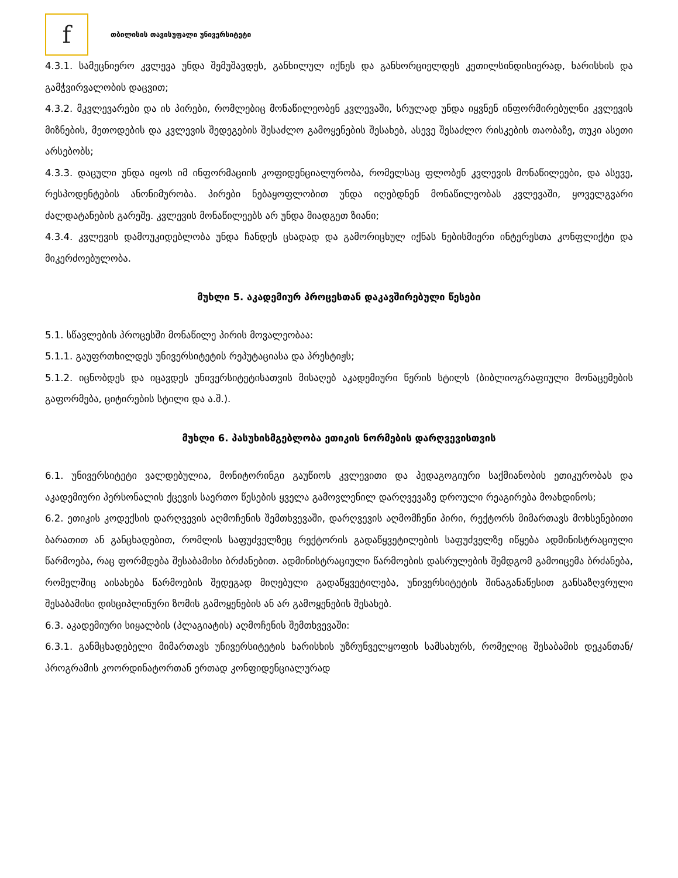f
თბილისის თავისუფალი უნივერსიტეტი
4.3.1. სამეცნიერო კვლევა უნდა შემუშავდეს, განხილულ იქნეს და განხორციელდეს კეთილსინდისიერად, ხარისხის და გამჭვირვალობის დაცვით;
4.3.2. მკვლევარები და ის პირები, რომლებიც მონაწილეობენ კვლევაში, სრულად უნდა იყვნენ ინფორმირებულნი კვლევის მიზნების, მეთოდების და კვლევის შედეგების შესაძლო გამოყენების შესახებ, ასევე შესაძლო რისკების თაობაზე, თუკი ასეთი არსებობს;
4.3.3. დაცული უნდა იყოს იმ ინფორმაციის კოფიდენციალურობა, რომელსაც ფლობენ კვლევის მონაწილეები, და ასევე, რესპოდენტების ანონიმურობა. პირები ნებაყოფლობით უნდა იღებდნენ მონაწილეობას კვლევაში, ყოველგვარი ძალდატანების გარეშე. კვლევის მონაწილეებს არ უნდა მიადგეთ ზიანი;
4.3.4. კვლევის დამოუკიდებლობა უნდა ჩანდეს ცხადად და გამორიცხულ იქნას ნებისმიერი ინტერესთა კონფლიქტი და მიკერძოებულობა.
მუხლი 5. აკადემიურ პროცესთან დაკავშირებული წესები
5.1. სწავლების პროცესში მონაწილე პირის მოვალეობაა:
5.1.1. გაუფრთხილდეს უნივერსიტეტის რეპუტაციასა და პრესტიჟს;
5.1.2. იცნობდეს და იცავდეს უნივერსიტეტისათვის მისაღებ აკადემიური წერის სტილს (ბიბლიოგრაფიული მონაცემების გაფორმება, ციტირების სტილი და ა.შ.).
მუხლი 6. პასუხისმგებლობა ეთიკის ნორმების დარღვევისთვის
6.1. უნივერსიტეტი ვალდებულია, მონიტორინგი გაუწიოს კვლევითი და პედაგოგიური საქმიანობის ეთიკურობას და აკადემიური პერსონალის ქცევის საერთო წესების ყველა გამოვლენილ დარღვევაზე დროული რეაგირება მოახდინოს;
6.2. ეთიკის კოდექსის დარღვევის აღმოჩენის შემთხვევაში, დარღვევის აღმომჩენი პირი, რექტორს მიმართავს მოხსენებითი ბარათით ან განცხადებით, რომლის საფუძველზეც რექტორის გადაწყვეტილების საფუძველზე იწყება ადმინისტრაციული წარმოება, რაც ფორმდება შესაბამისი ბრძანებით. ადმინისტრაციული წარმოების დასრულების შემდგომ გამოიცემა ბრძანება, რომელშიც აისახება წარმოების შედეგად მიღებული გადაწყვეტილება, უნივერსიტეტის შინაგანაწესით განსაზღვრული შესაბამისი დისციპლინური ზომის გამოყენების ან არ გამოყენების შესახებ.
6.3. აკადემიური სიყალბის (პლაგიატის) აღმოჩენის შემთხვევაში:
6.3.1. განმცხადებელი მიმართავს უნივერსიტეტის ხარისხის უზრუნველყოფის სამსახურს, რომელიც შესაბამის დეკანთან/პროგრამის კოორდინატორთან ერთად კონფიდენციალურად